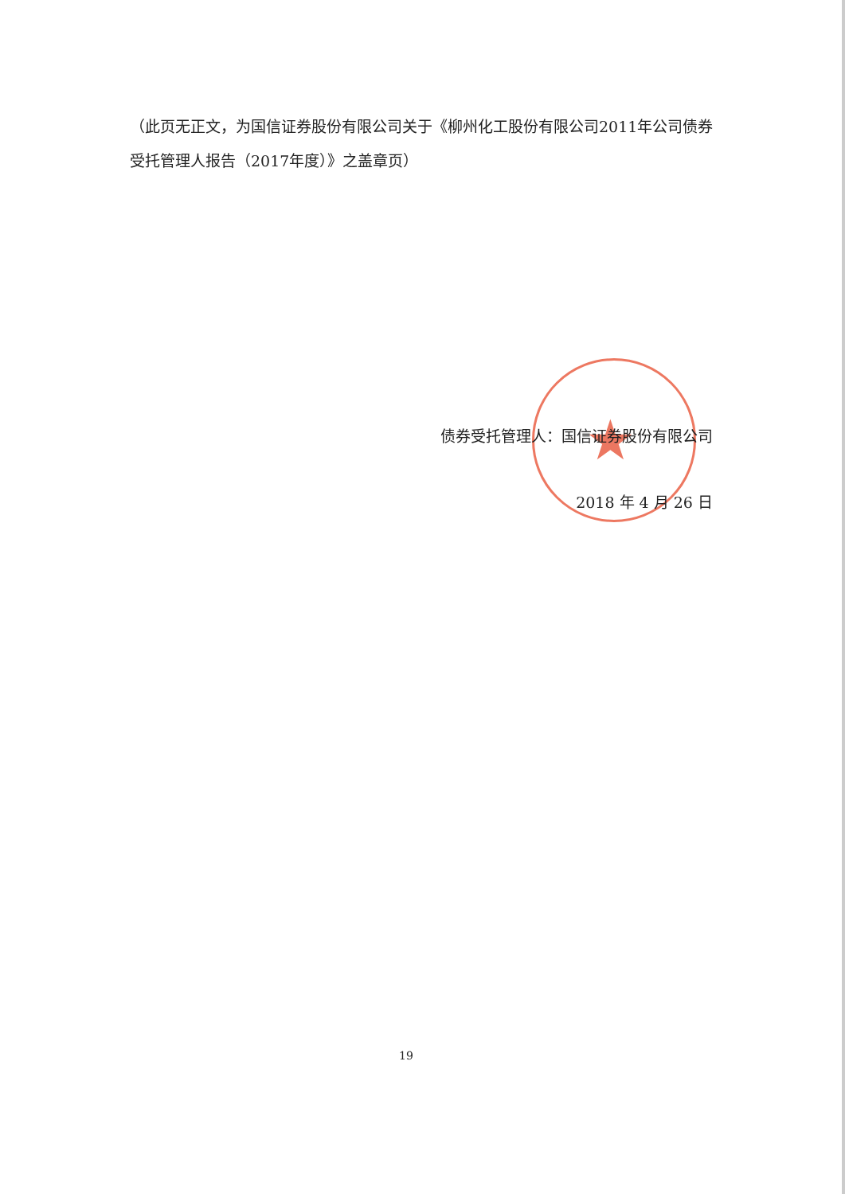（此页无正文，为国信证券股份有限公司关于《柳州化工股份有限公司2011年公司债券受托管理人报告（2017年度）》之盖章页）
★
债券受托管理人：国信证券股份有限公司
2018 年 4 月 26 日
19